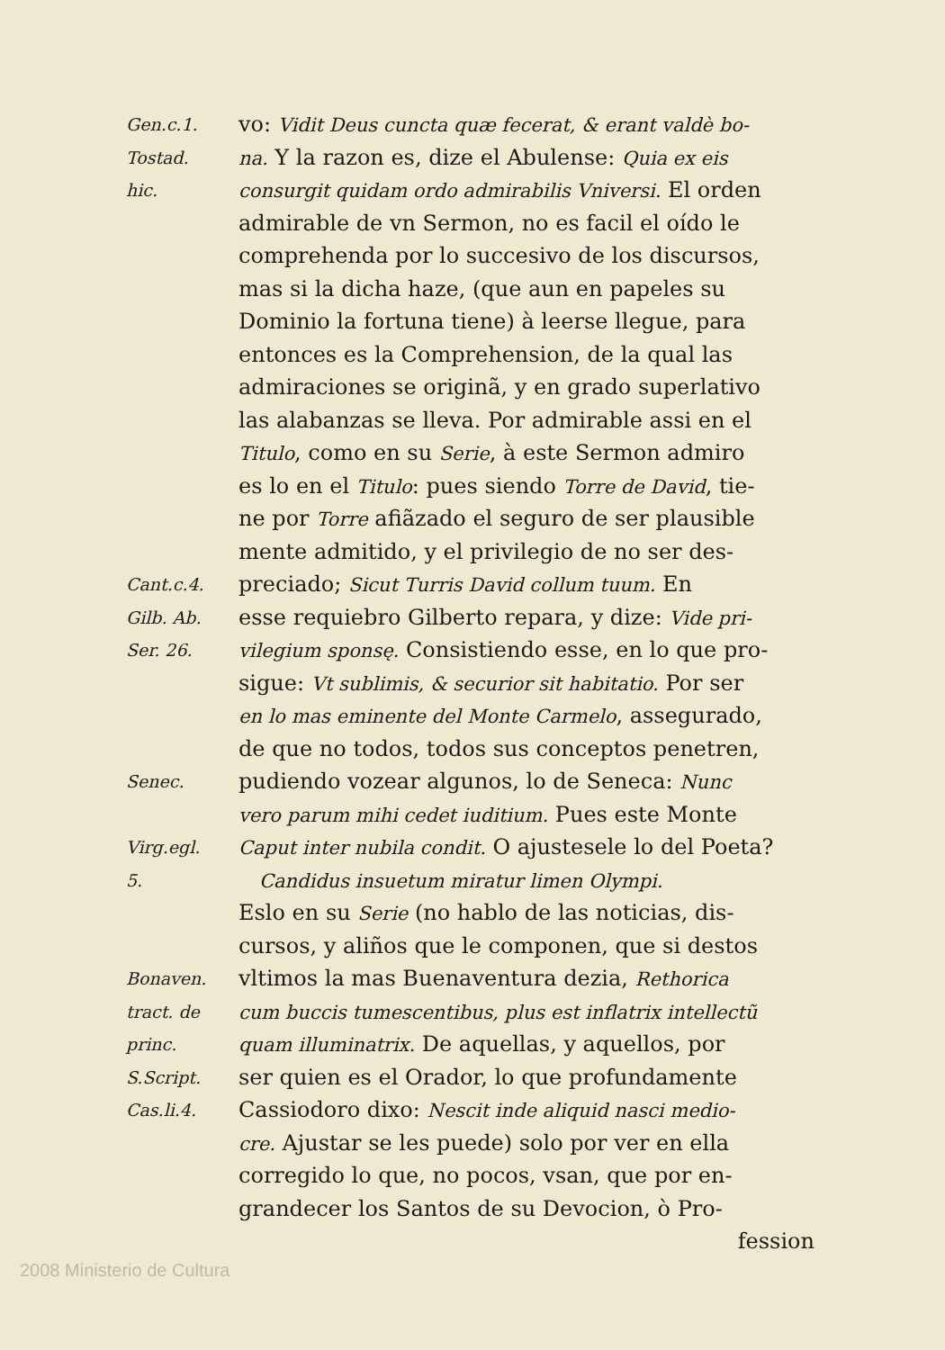Gen.c.1.
vo: Vidit Deus cuncta quæ fecerat, & erant valdè bo-
Tostad. na. Y la razon es, dize el Abulense: Quia ex eis
hic. consurgit quidam ordo admirabilis Vniversi. El orden
admirable de vn Sermon, no es facil el oído le
comprehenda por lo succesivo de los discursos,
mas si la dicha haze, (que aun en papeles su
Dominio la fortuna tiene) à leerse llegue, para
entonces es la Comprehension, de la qual las
admiraciones se originã, y en grado superlativo
las alabanzas se lleva. Por admirable assi en el
Titulo, como en su Serie, à este Sermon admiro
es lo en el Titulo: pues siendo Torre de David, tie-
ne por Torre afiãzado el seguro de ser plausible
mente admitido, y el privilegio de no ser des-
Cant.c.4.
preciado; Sicut Turris David collum tuum. En
Gilb. Ab.
esse requiebro Gilberto repara, y dize: Vide pri-
Ser. 26. vilegium sponsę. Consistiendo esse, en lo que pro-
sigue: Vt sublimis, & securior sit habitatio. Por ser
en lo mas eminente del Monte Carmelo, assegurado,
de que no todos, todos sus conceptos penetren,
Senec.
pudiendo vozear algunos, lo de Seneca: Nunc
vero parum mihi cedet iuditium. Pues este Monte
Virg.egl. Caput inter nubila condit. O ajustesele lo del Poeta?
5. Candidus insuetum miratur limen Olympi.
Eslo en su Serie (no hablo de las noticias, dis-
cursos, y aliños que le componen, que si destos
Bonaven.
vltimos la mas Buenaventura dezia, Rethorica
tract. de cum buccis tumescentibus, plus est inflatrix intellectũ
princ. quam illuminatrix. De aquellas, y aquellos, por
S.Script.
ser quien es el Orador, lo que profundamente
Cas.li.4.
Cassiodoro dixo: Nescit inde aliquid nasci medio-
cre. Ajustar se les puede) solo por ver en ella
corregido lo que, no pocos, vsan, que por en-
grandecer los Santos de su Devocion, ò Pro-
fession
2008 Ministerio de Cultura